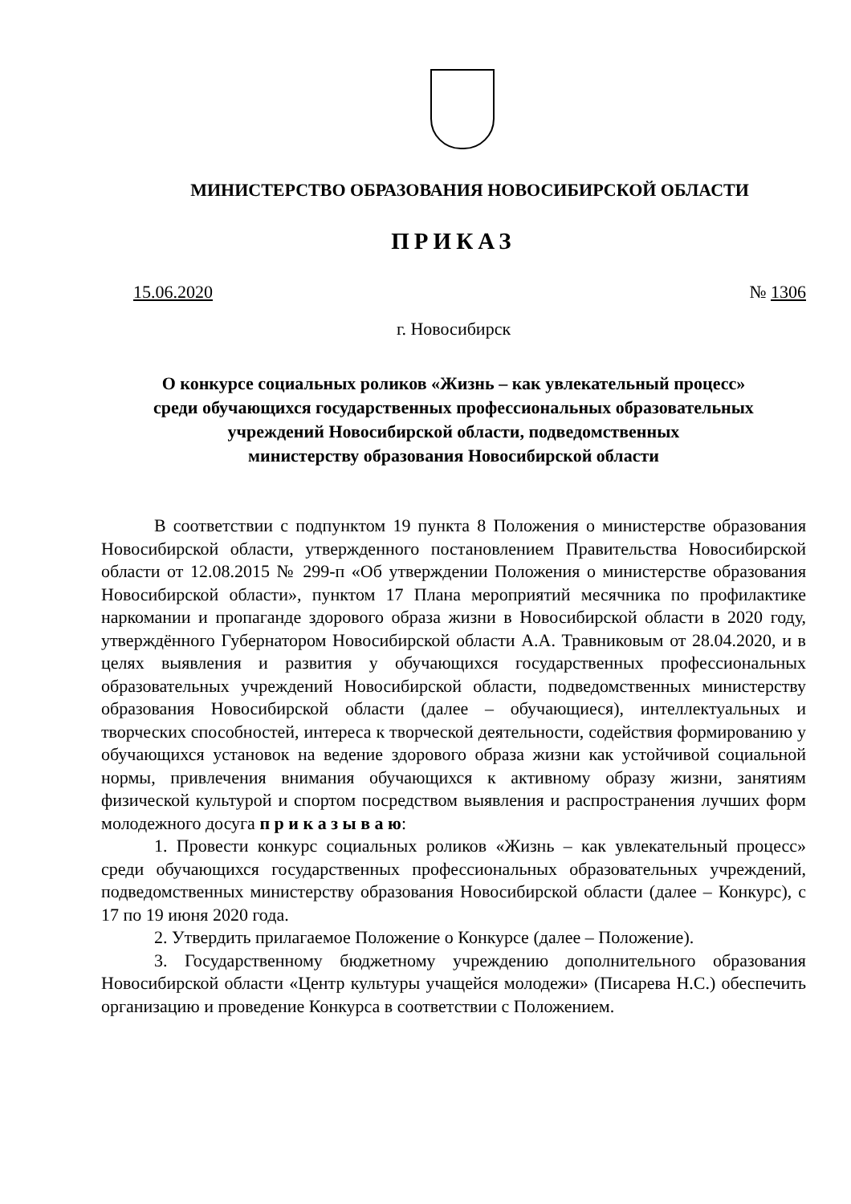МИНИСТЕРСТВО ОБРАЗОВАНИЯ НОВОСИБИРСКОЙ ОБЛАСТИ
ПРИКАЗ
15.06.2020 № 1306
г. Новосибирск
О конкурсе социальных роликов «Жизнь – как увлекательный процесс»
среди обучающихся государственных профессиональных образовательных
учреждений Новосибирской области, подведомственных
министерству образования Новосибирской области
В соответствии с подпунктом 19 пункта 8 Положения о министерстве образования Новосибирской области, утвержденного постановлением Правительства Новосибирской области от 12.08.2015 № 299-п «Об утверждении Положения о министерстве образования Новосибирской области», пунктом 17 Плана мероприятий месячника по профилактике наркомании и пропаганде здорового образа жизни в Новосибирской области в 2020 году, утверждённого Губернатором Новосибирской области А.А. Травниковым от 28.04.2020, и в целях выявления и развития у обучающихся государственных профессиональных образовательных учреждений Новосибирской области, подведомственных министерству образования Новосибирской области (далее – обучающиеся), интеллектуальных и творческих способностей, интереса к творческой деятельности, содействия формированию у обучающихся установок на ведение здорового образа жизни как устойчивой социальной нормы, привлечения внимания обучающихся к активному образу жизни, занятиям физической культурой и спортом посредством выявления и распространения лучших форм молодежного досуга п р и к а з ы в а ю:
1. Провести конкурс социальных роликов «Жизнь – как увлекательный процесс» среди обучающихся государственных профессиональных образовательных учреждений, подведомственных министерству образования Новосибирской области (далее – Конкурс), с 17 по 19 июня 2020 года.
2. Утвердить прилагаемое Положение о Конкурсе (далее – Положение).
3. Государственному бюджетному учреждению дополнительного образования Новосибирской области «Центр культуры учащейся молодежи» (Писарева Н.С.) обеспечить организацию и проведение Конкурса в соответствии с Положением.